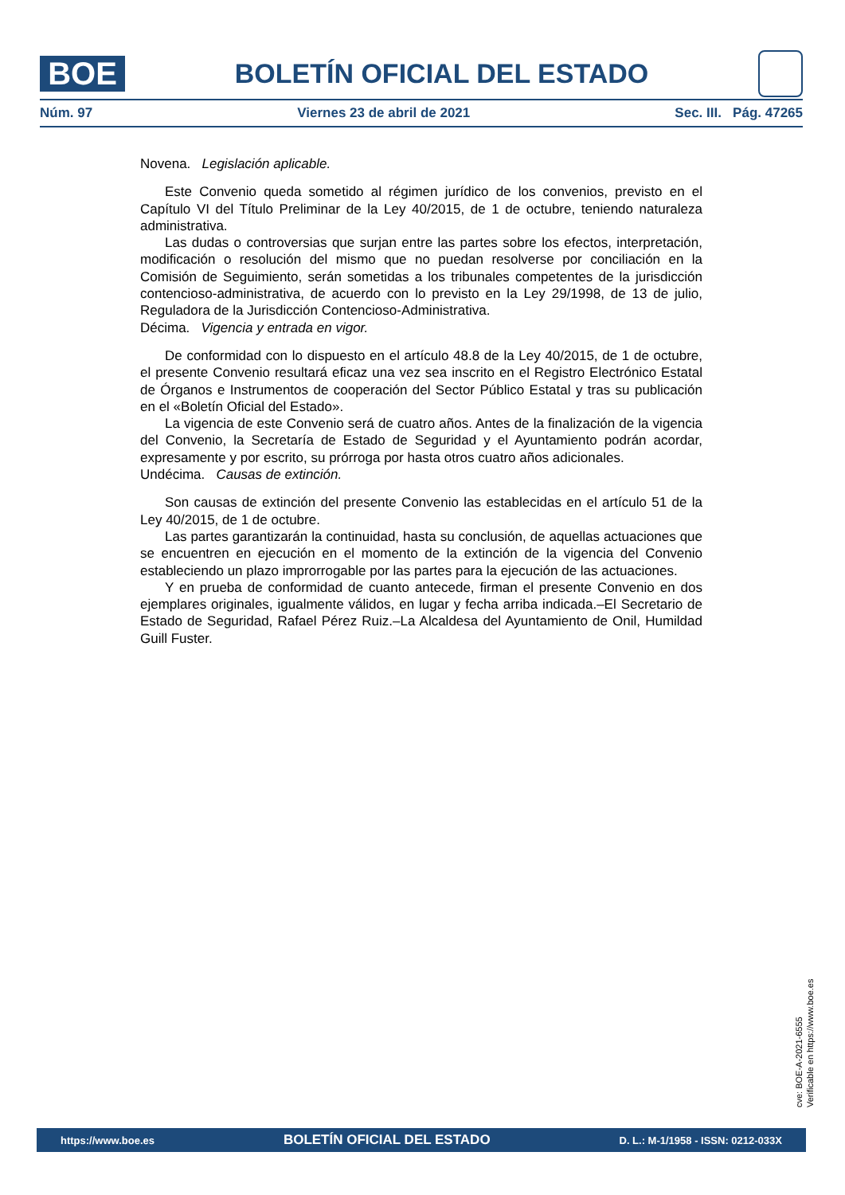BOE
BOLETÍN OFICIAL DEL ESTADO
Núm. 97 Viernes 23 de abril de 2021 Sec. III. Pág. 47265
Novena. Legislación aplicable.
Este Convenio queda sometido al régimen jurídico de los convenios, previsto en el Capítulo VI del Título Preliminar de la Ley 40/2015, de 1 de octubre, teniendo naturaleza administrativa.
Las dudas o controversias que surjan entre las partes sobre los efectos, interpretación, modificación o resolución del mismo que no puedan resolverse por conciliación en la Comisión de Seguimiento, serán sometidas a los tribunales competentes de la jurisdicción contencioso-administrativa, de acuerdo con lo previsto en la Ley 29/1998, de 13 de julio, Reguladora de la Jurisdicción Contencioso-Administrativa.
Décima. Vigencia y entrada en vigor.
De conformidad con lo dispuesto en el artículo 48.8 de la Ley 40/2015, de 1 de octubre, el presente Convenio resultará eficaz una vez sea inscrito en el Registro Electrónico Estatal de Órganos e Instrumentos de cooperación del Sector Público Estatal y tras su publicación en el «Boletín Oficial del Estado».
La vigencia de este Convenio será de cuatro años. Antes de la finalización de la vigencia del Convenio, la Secretaría de Estado de Seguridad y el Ayuntamiento podrán acordar, expresamente y por escrito, su prórroga por hasta otros cuatro años adicionales.
Undécima. Causas de extinción.
Son causas de extinción del presente Convenio las establecidas en el artículo 51 de la Ley 40/2015, de 1 de octubre.
Las partes garantizarán la continuidad, hasta su conclusión, de aquellas actuaciones que se encuentren en ejecución en el momento de la extinción de la vigencia del Convenio estableciendo un plazo improrrogable por las partes para la ejecución de las actuaciones.
Y en prueba de conformidad de cuanto antecede, firman el presente Convenio en dos ejemplares originales, igualmente válidos, en lugar y fecha arriba indicada.–El Secretario de Estado de Seguridad, Rafael Pérez Ruiz.–La Alcaldesa del Ayuntamiento de Onil, Humildad Guill Fuster.
cve: BOE-A-2021-6555
Verificable en https://www.boe.es
https://www.boe.es BOLETÍN OFICIAL DEL ESTADO D. L.: M-1/1958 - ISSN: 0212-033X